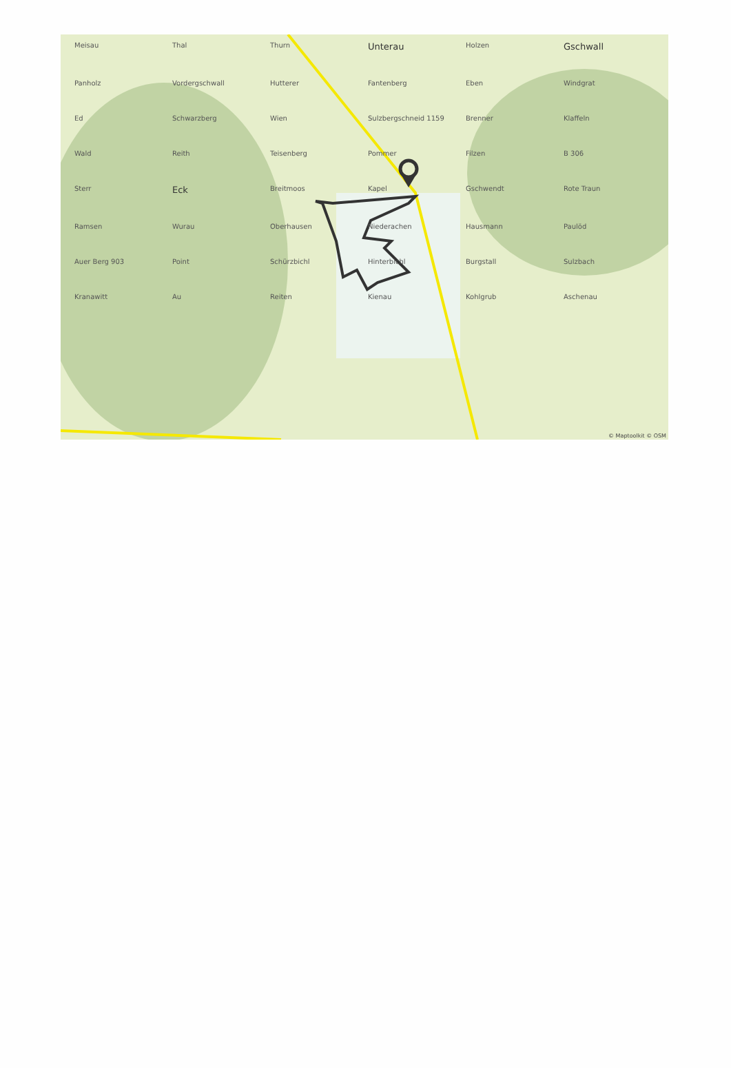Meisau Thal Thurn Unterau Holzen Gschwall Panholz Vordergschwall Hutterer Fantenberg Eben Windgrat Ed Schwarzberg Wien Sulzbergschneid 1159 Brenner Klaffeln Wald Reith Teisenberg Pommer Filzen B 306 Sterr Eck Breitmoos Kapel Gschwendt Rote Traun Ramsen Wurau Oberhausen Niederachen Hausmann Paulöd Auer Berg 903 Point Schürzbichl Hinterbichl Burgstall Sulzbach Kranawitt Au Reiten Kienau Kohlgrub Aschenau
© Maptoolkit © OSM